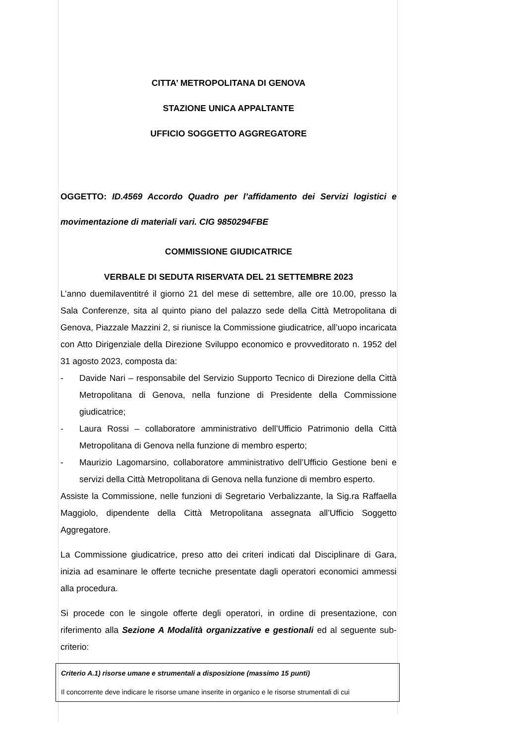CITTA’ METROPOLITANA DI GENOVA
STAZIONE UNICA APPALTANTE
UFFICIO SOGGETTO AGGREGATORE
OGGETTO: ID.4569 Accordo Quadro per l’affidamento dei Servizi logistici e movimentazione di materiali vari. CIG 9850294FBE
COMMISSIONE GIUDICATRICE
VERBALE DI SEDUTA RISERVATA DEL 21 SETTEMBRE 2023
L’anno duemilaventitré il giorno 21 del mese di settembre, alle ore 10.00, presso la Sala Conferenze, sita al quinto piano del palazzo sede della Città Metropolitana di Genova, Piazzale Mazzini 2, si riunisce la Commissione giudicatrice, all’uopo incaricata con Atto Dirigenziale della Direzione Sviluppo economico e provveditorato n. 1952 del 31 agosto 2023, composta da:
- Davide Nari – responsabile del Servizio Supporto Tecnico di Direzione della Città Metropolitana di Genova, nella funzione di Presidente della Commissione giudicatrice;
- Laura Rossi – collaboratore amministrativo dell’Ufficio Patrimonio della Città Metropolitana di Genova nella funzione di membro esperto;
- Maurizio Lagomarsino, collaboratore amministrativo dell’Ufficio Gestione beni e servizi della Città Metropolitana di Genova nella funzione di membro esperto.
Assiste la Commissione, nelle funzioni di Segretario Verbalizzante, la Sig.ra Raffaella Maggiolo, dipendente della Città Metropolitana assegnata all’Ufficio Soggetto Aggregatore.
La Commissione giudicatrice, preso atto dei criteri indicati dal Disciplinare di Gara, inizia ad esaminare le offerte tecniche presentate dagli operatori economici ammessi alla procedura.
Si procede con le singole offerte degli operatori, in ordine di presentazione, con riferimento alla Sezione A Modalità organizzative e gestionali ed al seguente sub-criterio:
Criterio A.1) risorse umane e strumentali a disposizione (massimo 15 punti)
Il concorrente deve indicare le risorse umane inserite in organico e le risorse strumentali di cui